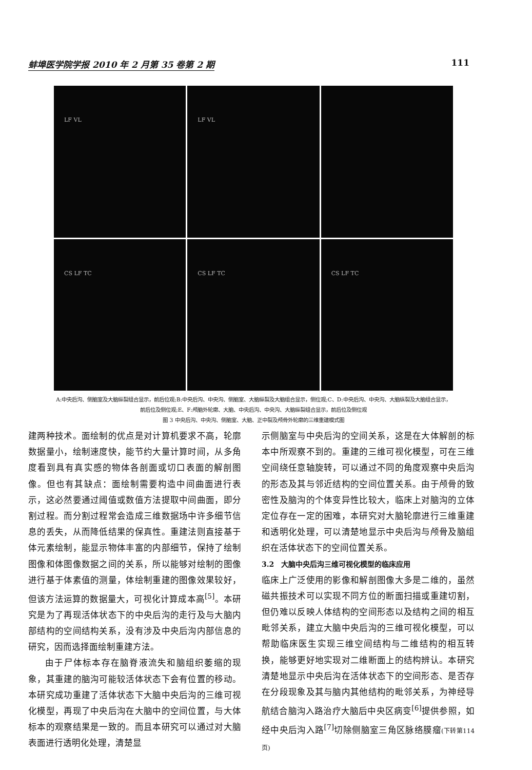蚌埠医学院学报 2010 年 2 月第 35 卷第 2 期 111
LF VL
LF VL
CS LF TC
CS LF TC
CS LF TC
A:中央后沟、侧脑室及大脑纵裂组合显示，前后位观;B:中央后沟、中央沟、侧脑室、大脑纵裂及大脑组合显示，侧位观;C、D:中央后沟、中央沟、大脑纵裂及大脑组合显示，前后位及侧位观;E、F:颅脑外轮廓、大脑、中央后沟、中央沟、大脑纵裂组合显示，前后位及侧位观
图 3 中央后沟、中央沟、侧脑室、大脑、正中裂及颅骨外轮廓的三维重建模式图
建两种技术。面绘制的优点是对计算机要求不高，轮廓数据量小，绘制速度快，能节约大量计算时间，从多角度看到具有真实感的物体各剖面或切口表面的解剖图像。但也有其缺点：面绘制需要构造中间曲面进行表示，这必然要通过阈值或数值方法提取中间曲面，即分割过程。而分割过程常会造成三维数据场中许多细节信息的丢失，从而降低结果的保真性。重建法则直接基于体元素绘制，能显示物体丰富的内部细节，保持了绘制图像和体图像数据之间的关系，所以能够对绘制的图像进行基于体素值的测量，体绘制重建的图像效果较好，但该方法运算的数据量大，可视化计算成本高<sup>[5]</sup>。本研究是为了再现活体状态下的中央后沟的走行及与大脑内部结构的空间结构关系，没有涉及中央后沟内部信息的研究，因而选择面绘制重建方法。
由于尸体标本存在脑脊液流失和脑组织萎缩的现象，其重建的脑沟可能较活体状态下会有位置的移动。本研究成功重建了活体状态下大脑中央后沟的三维可视化模型，再现了中央后沟在大脑中的空间位置，与大体标本的观察结果是一致的。而且本研究可以通过对大脑表面进行透明化处理，清楚显
示侧脑室与中央后沟的空间关系，这是在大体解剖的标本中所观察不到的。重建的三维可视化模型，可在三维空间绕任意轴旋转，可以通过不同的角度观察中央后沟的形态及其与邻近结构的空间位置关系。由于颅骨的致密性及脑沟的个体变异性比较大，临床上对脑沟的立体定位存在一定的困难，本研究对大脑轮廓进行三维重建和透明化处理，可以清楚地显示中央后沟与颅骨及脑组织在活体状态下的空间位置关系。
3.2　大脑中央后沟三维可视化模型的临床应用
临床上广泛使用的影像和解剖图像大多是二维的，虽然磁共振技术可以实现不同方位的断面扫描或重建切割，但仍难以反映人体结构的空间形态以及结构之间的相互毗邻关系，建立大脑中央后沟的三维可视化模型，可以帮助临床医生实现三维空间结构与二维结构的相互转换，能够更好地实现对二维断面上的结构辨认。本研究清楚地显示中央后沟在活体状态下的空间形态、是否存在分段现象及其与脑内其他结构的毗邻关系，为神经导航结合脑沟入路治疗大脑后中央区病变<sup>[6]</sup>提供参照，如经中央后沟入路<sup>[7]</sup>切除侧脑室三角区脉络膜瘤(下转第114页)